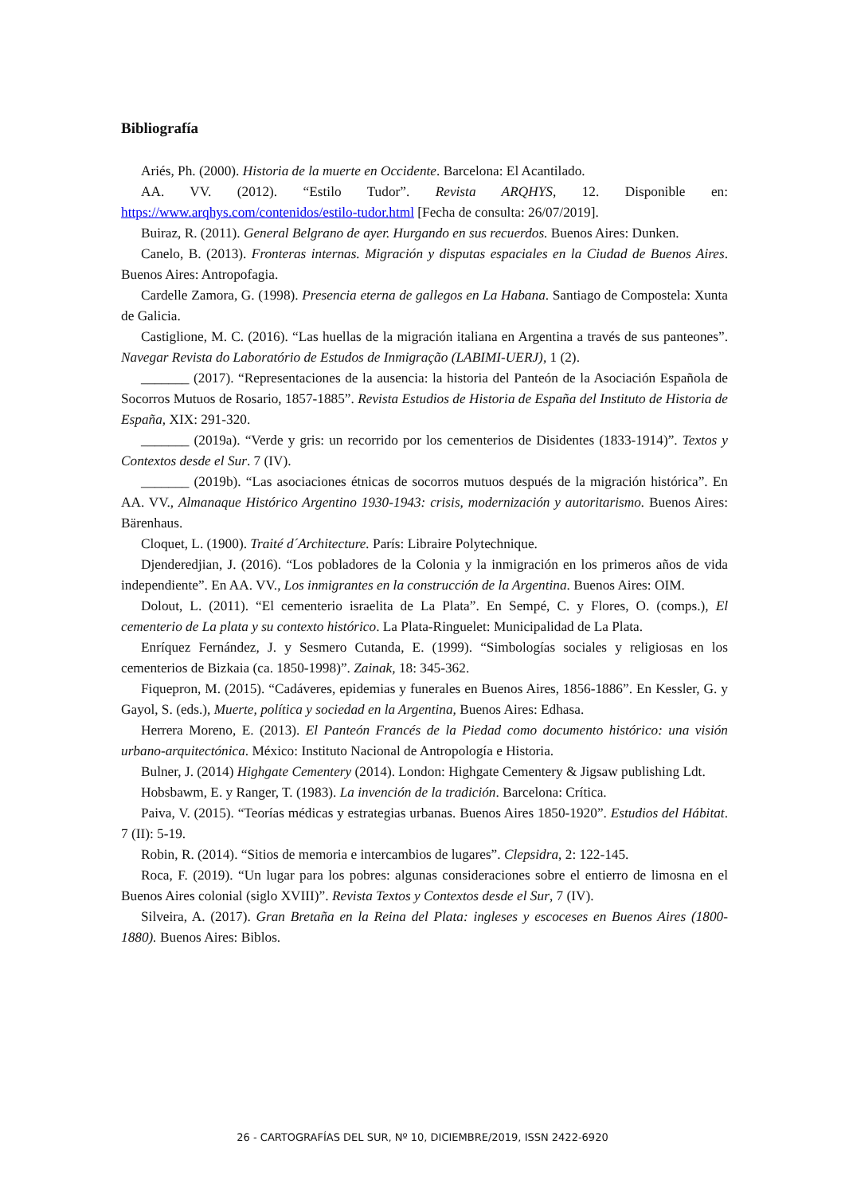Bibliografía
Ariés, Ph. (2000). Historia de la muerte en Occidente. Barcelona: El Acantilado.
AA. VV. (2012). “Estilo Tudor”. Revista ARQHYS, 12. Disponible en: https://www.arqhys.com/contenidos/estilo-tudor.html [Fecha de consulta: 26/07/2019].
Buiraz, R. (2011). General Belgrano de ayer. Hurgando en sus recuerdos. Buenos Aires: Dunken.
Canelo, B. (2013). Fronteras internas. Migración y disputas espaciales en la Ciudad de Buenos Aires. Buenos Aires: Antropofagia.
Cardelle Zamora, G. (1998). Presencia eterna de gallegos en La Habana. Santiago de Compostela: Xunta de Galicia.
Castiglione, M. C. (2016). “Las huellas de la migración italiana en Argentina a través de sus panteones”. Navegar Revista do Laboratório de Estudos de Inmigração (LABIMI-UERJ), 1 (2).
_______ (2017). “Representaciones de la ausencia: la historia del Panteón de la Asociación Española de Socorros Mutuos de Rosario, 1857-1885”. Revista Estudios de Historia de España del Instituto de Historia de España, XIX: 291-320.
_______ (2019a). “Verde y gris: un recorrido por los cementerios de Disidentes (1833-1914)”. Textos y Contextos desde el Sur. 7 (IV).
_______ (2019b). “Las asociaciones étnicas de socorros mutuos después de la migración histórica”. En AA. VV., Almanaque Histórico Argentino 1930-1943: crisis, modernización y autoritarismo. Buenos Aires: Bärenhaus.
Cloquet, L. (1900). Traité d´Architecture. París: Libraire Polytechnique.
Djenderedjian, J. (2016). “Los pobladores de la Colonia y la inmigración en los primeros años de vida independiente”. En AA. VV., Los inmigrantes en la construcción de la Argentina. Buenos Aires: OIM.
Dolout, L. (2011). “El cementerio israelita de La Plata”. En Sempé, C. y Flores, O. (comps.), El cementerio de La plata y su contexto histórico. La Plata-Ringuelet: Municipalidad de La Plata.
Enríquez Fernández, J. y Sesmero Cutanda, E. (1999). “Simbologías sociales y religiosas en los cementerios de Bizkaia (ca. 1850-1998)”. Zainak, 18: 345-362.
Fiquepron, M. (2015). “Cadáveres, epidemias y funerales en Buenos Aires, 1856-1886”. En Kessler, G. y Gayol, S. (eds.), Muerte, política y sociedad en la Argentina, Buenos Aires: Edhasa.
Herrera Moreno, E. (2013). El Panteón Francés de la Piedad como documento histórico: una visión urbano-arquitectónica. México: Instituto Nacional de Antropología e Historia.
Bulner, J. (2014) Highgate Cementery (2014). London: Highgate Cementery & Jigsaw publishing Ldt.
Hobsbawm, E. y Ranger, T. (1983). La invención de la tradición. Barcelona: Crítica.
Paiva, V. (2015). “Teorías médicas y estrategias urbanas. Buenos Aires 1850-1920”. Estudios del Hábitat. 7 (II): 5-19.
Robin, R. (2014). “Sitios de memoria e intercambios de lugares”. Clepsidra, 2: 122-145.
Roca, F. (2019). “Un lugar para los pobres: algunas consideraciones sobre el entierro de limosna en el Buenos Aires colonial (siglo XVIII)”. Revista Textos y Contextos desde el Sur, 7 (IV).
Silveira, A. (2017). Gran Bretaña en la Reina del Plata: ingleses y escoceses en Buenos Aires (1800-1880). Buenos Aires: Biblos.
26 - CARTOGRAFÍAS DEL SUR, Nº 10, DICIEMBRE/2019, ISSN 2422-6920